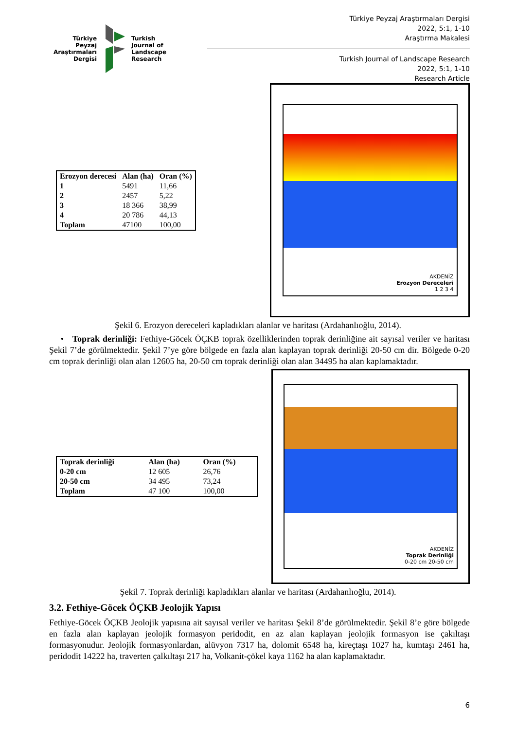Türkiye
Peyzaj
Araştırmaları
Dergisi
Turkish
Journal of
Landscape
Research
Türkiye Peyzaj Araştırmaları Dergisi
2022, 5:1, 1-10
Araştırma Makalesi
Turkish Journal of Landscape Research
2022, 5:1, 1-10
Research Article
| Erozyon derecesi | Alan (ha) | Oran (%) |
| --- | --- | --- |
| 1 | 5491 | 11,66 |
| 2 | 2457 | 5,22 |
| 3 | 18 366 | 38,99 |
| 4 | 20 786 | 44,13 |
| Toplam | 47100 | 100,00 |
AKDENİZ
Erozyon Dereceleri
1 2 3 4
Şekil 6. Erozyon dereceleri kapladıkları alanlar ve haritası (Ardahanlıoğlu, 2014).
• Toprak derinliği: Fethiye-Göcek ÖÇKB toprak özelliklerinden toprak derinliğine ait sayısal veriler ve haritası Şekil 7’de görülmektedir. Şekil 7’ye göre bölgede en fazla alan kaplayan toprak derinliği 20-50 cm dir. Bölgede 0-20 cm toprak derinliği olan alan 12605 ha, 20-50 cm toprak derinliği olan alan 34495 ha alan kaplamaktadır.
| Toprak derinliği | Alan (ha) | Oran (%) |
| --- | --- | --- |
| 0-20 cm | 12 605 | 26,76 |
| 20-50 cm | 34 495 | 73,24 |
| Toplam | 47 100 | 100,00 |
AKDENİZ
Toprak Derinliği
0-20 cm 20-50 cm
Şekil 7. Toprak derinliği kapladıkları alanlar ve haritası (Ardahanlıoğlu, 2014).
3.2. Fethiye-Göcek ÖÇKB Jeolojik Yapısı
Fethiye-Göcek ÖÇKB Jeolojik yapısına ait sayısal veriler ve haritası Şekil 8’de görülmektedir. Şekil 8’e göre bölgede en fazla alan kaplayan jeolojik formasyon peridodit, en az alan kaplayan jeolojik formasyon ise çakıltaşı formasyonudur. Jeolojik formasyonlardan, alüvyon 7317 ha, dolomit 6548 ha, kireçtaşı 1027 ha, kumtaşı 2461 ha, peridodit 14222 ha, traverten çalkıltaşı 217 ha, Volkanit-çökel kaya 1162 ha alan kaplamaktadır.
6